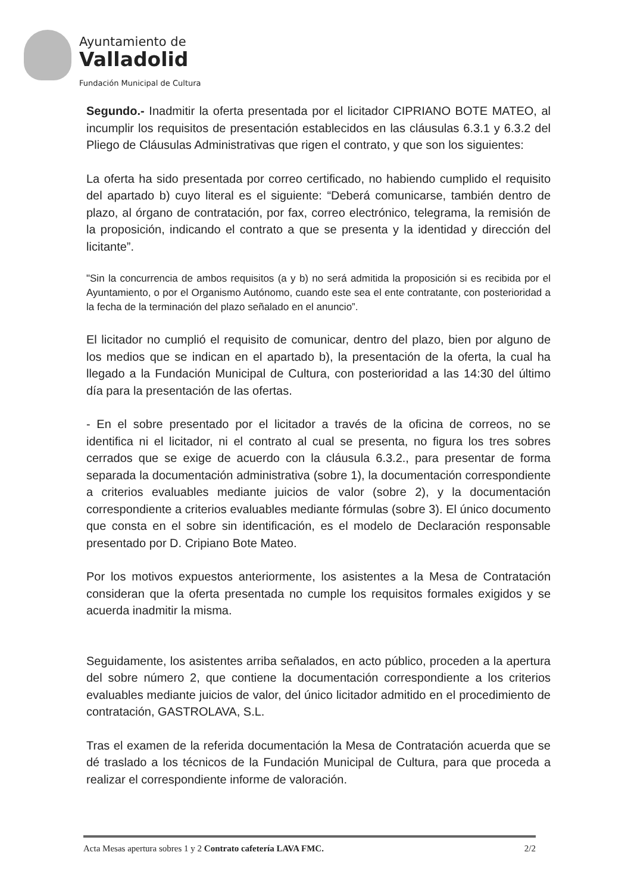Ayuntamiento de
Valladolid
Fundación Municipal de Cultura
Segundo.- Inadmitir la oferta presentada por el licitador CIPRIANO BOTE MATEO, al incumplir los requisitos de presentación establecidos en las cláusulas 6.3.1 y 6.3.2 del Pliego de Cláusulas Administrativas que rigen el contrato, y que son los siguientes:
La oferta ha sido presentada por correo certificado, no habiendo cumplido el requisito del apartado b) cuyo literal es el siguiente: “Deberá comunicarse, también dentro de plazo, al órgano de contratación, por fax, correo electrónico, telegrama, la remisión de la proposición, indicando el contrato a que se presenta y la identidad y dirección del licitante”.
"Sin la concurrencia de ambos requisitos (a y b) no será admitida la proposición si es recibida por el Ayuntamiento, o por el Organismo Autónomo, cuando este sea el ente contratante, con posterioridad a la fecha de la terminación del plazo señalado en el anuncio”.
El licitador no cumplió el requisito de comunicar, dentro del plazo, bien por alguno de los medios que se indican en el apartado b), la presentación de la oferta, la cual ha llegado a la Fundación Municipal de Cultura, con posterioridad a las 14:30 del último día para la presentación de las ofertas.
- En el sobre presentado por el licitador a través de la oficina de correos, no se identifica ni el licitador, ni el contrato al cual se presenta, no figura los tres sobres cerrados que se exige de acuerdo con la cláusula 6.3.2., para presentar de forma separada la documentación administrativa (sobre 1), la documentación correspondiente a criterios evaluables mediante juicios de valor (sobre 2), y la documentación correspondiente a criterios evaluables mediante fórmulas (sobre 3). El único documento que consta en el sobre sin identificación, es el modelo de Declaración responsable presentado por D. Cripiano Bote Mateo.
Por los motivos expuestos anteriormente, los asistentes a la Mesa de Contratación consideran que la oferta presentada no cumple los requisitos formales exigidos y se acuerda inadmitir la misma.
Seguidamente, los asistentes arriba señalados, en acto público, proceden a la apertura del sobre número 2, que contiene la documentación correspondiente a los criterios evaluables mediante juicios de valor, del único licitador admitido en el procedimiento de contratación, GASTROLAVA, S.L.
Tras el examen de la referida documentación la Mesa de Contratación acuerda que se dé traslado a los técnicos de la Fundación Municipal de Cultura, para que proceda a realizar el correspondiente informe de valoración.
Acta Mesas apertura sobres 1 y 2 Contrato cafetería LAVA FMC. 2/2